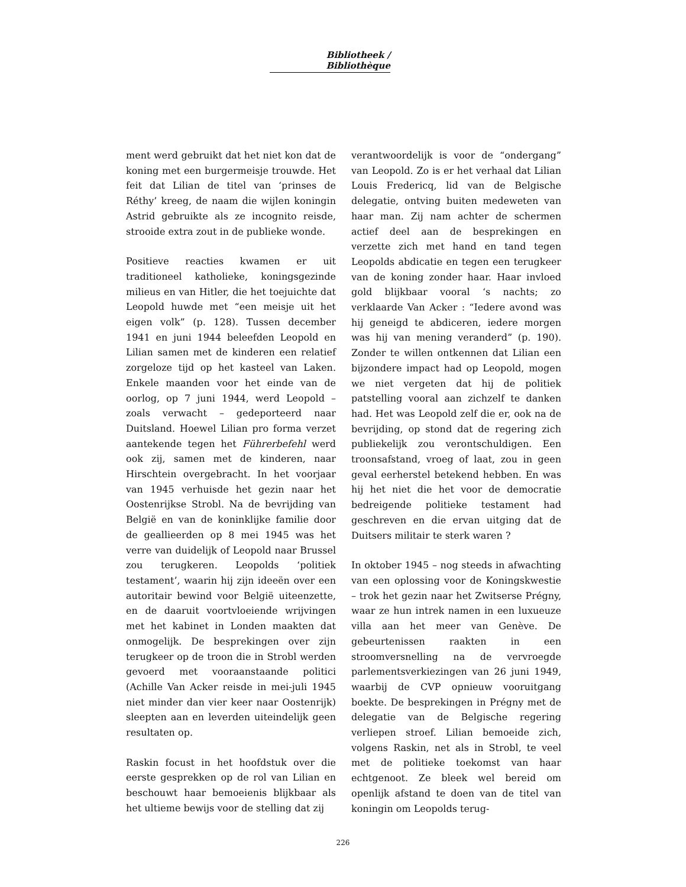Bibliotheek / Bibliothèque
ment werd gebruikt dat het niet kon dat de koning met een burgermeisje trouwde. Het feit dat Lilian de titel van ‘prinses de Réthy’ kreeg, de naam die wijlen koningin Astrid gebruikte als ze incognito reisde, strooide extra zout in de publieke wonde.
Positieve reacties kwamen er uit traditioneel katholieke, koningsgezinde milieus en van Hitler, die het toejuichte dat Leopold huwde met “een meisje uit het eigen volk” (p. 128). Tussen december 1941 en juni 1944 beleefden Leopold en Lilian samen met de kinderen een relatief zorgeloze tijd op het kasteel van Laken. Enkele maanden voor het einde van de oorlog, op 7 juni 1944, werd Leopold – zoals verwacht – gedeporteerd naar Duitsland. Hoewel Lilian pro forma verzet aantekende tegen het Führerbefehl werd ook zij, samen met de kinderen, naar Hirschtein overgebracht. In het voorjaar van 1945 verhuisde het gezin naar het Oostenrijkse Strobl. Na de bevrijding van België en van de koninklijke familie door de geallieerden op 8 mei 1945 was het verre van duidelijk of Leopold naar Brussel zou terugkeren. Leopolds ‘politiek testament’, waarin hij zijn ideeën over een autoritair bewind voor België uiteenzette, en de daaruit voortvloeiende wrijvingen met het kabinet in Londen maakten dat onmogelijk. De besprekingen over zijn terugkeer op de troon die in Strobl werden gevoerd met vooraanstaande politici (Achille Van Acker reisde in mei-juli 1945 niet minder dan vier keer naar Oostenrijk) sleepten aan en leverden uiteindelijk geen resultaten op.
Raskin focust in het hoofdstuk over die eerste gesprekken op de rol van Lilian en beschouwt haar bemoeienis blijkbaar als het ultieme bewijs voor de stelling dat zij
verantwoordelijk is voor de “ondergang” van Leopold. Zo is er het verhaal dat Lilian Louis Fredericq, lid van de Belgische delegatie, ontving buiten medeweten van haar man. Zij nam achter de schermen actief deel aan de besprekingen en verzette zich met hand en tand tegen Leopolds abdicatie en tegen een terugkeer van de koning zonder haar. Haar invloed gold blijkbaar vooral ‘s nachts; zo verklaarde Van Acker : “Iedere avond was hij geneigd te abdiceren, iedere morgen was hij van mening veranderd” (p. 190). Zonder te willen ontkennen dat Lilian een bijzondere impact had op Leopold, mogen we niet vergeten dat hij de politiek patstelling vooral aan zichzelf te danken had. Het was Leopold zelf die er, ook na de bevrijding, op stond dat de regering zich publiekelijk zou verontschuldigen. Een troonsafstand, vroeg of laat, zou in geen geval eerherstel betekend hebben. En was hij het niet die het voor de democratie bedreigende politieke testament had geschreven en die ervan uitging dat de Duitsers militair te sterk waren ?
In oktober 1945 – nog steeds in afwachting van een oplossing voor de Koningskwestie – trok het gezin naar het Zwitserse Prégny, waar ze hun intrek namen in een luxueuze villa aan het meer van Genève. De gebeurtenissen raakten in een stroomversnelling na de vervroegde parlementsverkiezingen van 26 juni 1949, waarbij de CVP opnieuw vooruitgang boekte. De besprekingen in Prégny met de delegatie van de Belgische regering verliepen stroef. Lilian bemoeide zich, volgens Raskin, net als in Strobl, te veel met de politieke toekomst van haar echtgenoot. Ze bleek wel bereid om openlijk afstand te doen van de titel van koningin om Leopolds terug-
226